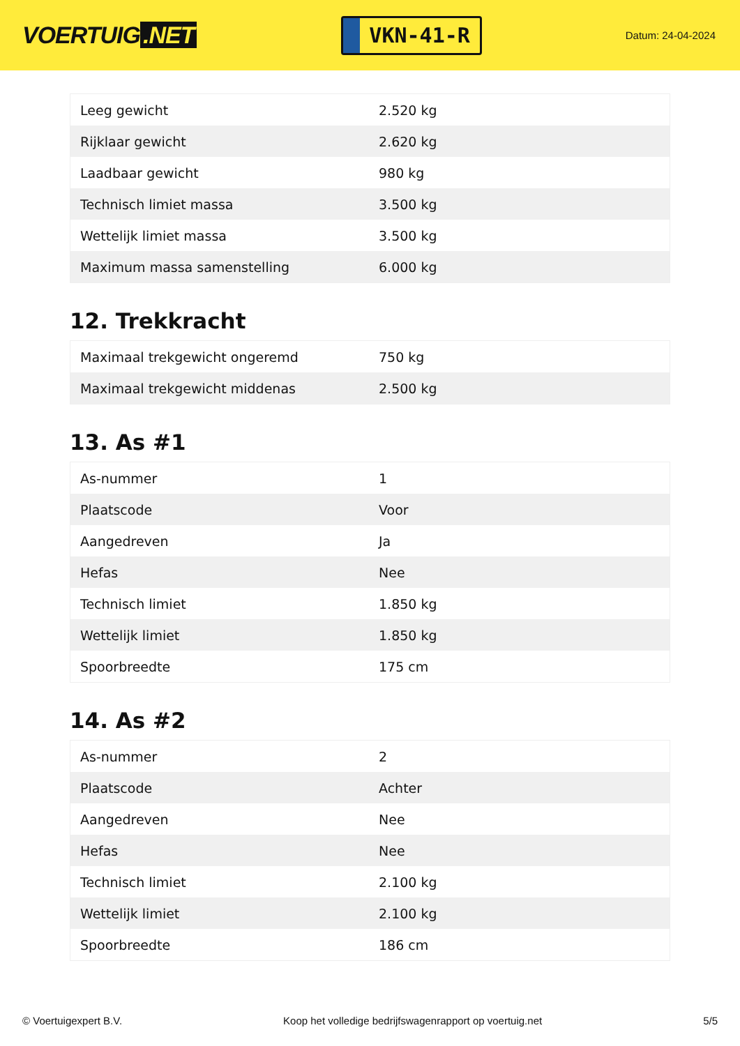VOERTUIG.NET
VKN-41-R
Datum: 24-04-2024
| Leeg gewicht | 2.520 kg |
| Rijklaar gewicht | 2.620 kg |
| Laadbaar gewicht | 980 kg |
| Technisch limiet massa | 3.500 kg |
| Wettelijk limiet massa | 3.500 kg |
| Maximum massa samenstelling | 6.000 kg |
12. Trekkracht
| Maximaal trekgewicht ongeremd | 750 kg |
| Maximaal trekgewicht middenas | 2.500 kg |
13. As #1
| As-nummer | 1 |
| Plaatscode | Voor |
| Aangedreven | Ja |
| Hefas | Nee |
| Technisch limiet | 1.850 kg |
| Wettelijk limiet | 1.850 kg |
| Spoorbreedte | 175 cm |
14. As #2
| As-nummer | 2 |
| Plaatscode | Achter |
| Aangedreven | Nee |
| Hefas | Nee |
| Technisch limiet | 2.100 kg |
| Wettelijk limiet | 2.100 kg |
| Spoorbreedte | 186 cm |
© Voertuigexpert B.V. Koop het volledige bedrijfswagenrapport op voertuig.net 5/5